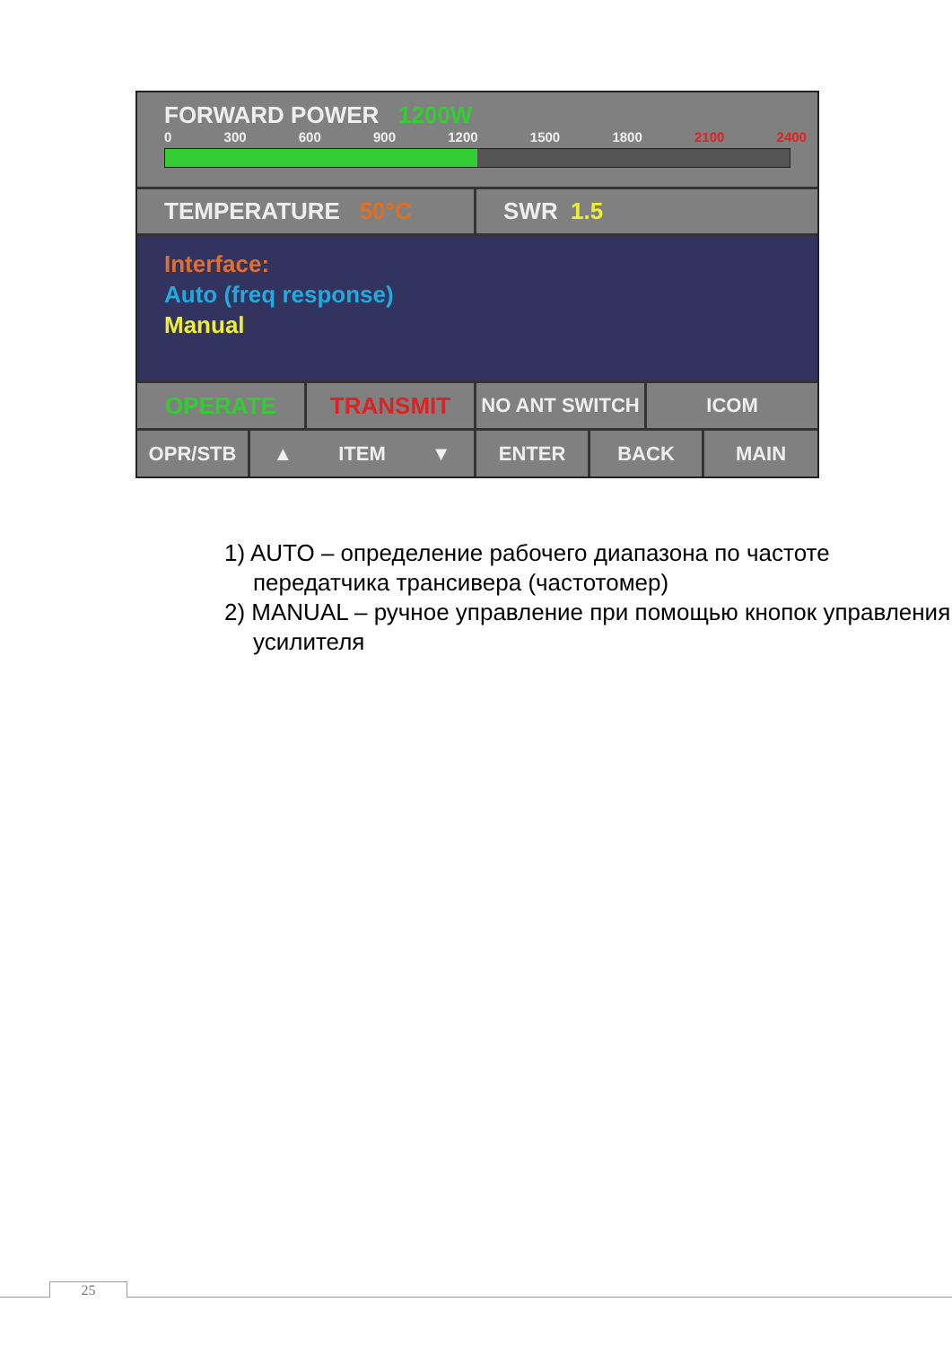FORWARD POWER 1200W
0 300 600 900 1200 1500 1800 2100 2400
TEMPERATURE 50°C SWR 1.5
Interface:
Auto (freq response)
Manual
OPERATE TRANSMIT
NO ANT SWITCH ICOM
OPR/STB ▲ ITEM ▼ ENTER BACK MAIN
1) AUTO – определение рабочего диапазона по частоте передатчика трансивера (частотомер)
2) MANUAL – ручное управление при помощью кнопок управления усилителя
25